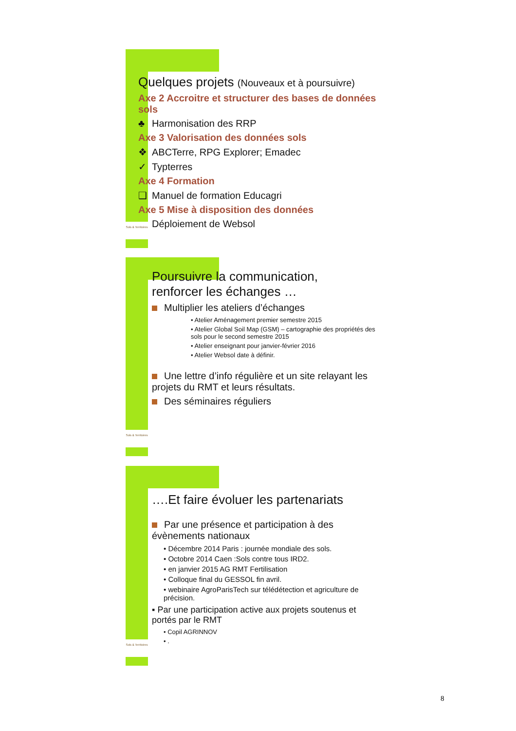Sols & Territoires
Quelques projets (Nouveaux et à poursuivre)
Axe 2 Accroitre et structurer des bases de données sols
♣ Harmonisation des RRP
Axe 3 Valorisation des données sols
❖ ABCTerre, RPG Explorer; Emadec
✓ Typterres
Axe 4 Formation
❑ Manuel de formation Educagri
Axe 5 Mise à disposition des données
Déploiement de Websol
Sols & Territoires
Poursuivre la communication,
renforcer les échanges …
Multiplier les ateliers d’échanges
• Atelier Aménagement premier semestre 2015
• Atelier Global Soil Map (GSM) – cartographie des propriétés des sols pour le second semestre 2015
• Atelier enseignant pour janvier-février 2016
• Atelier Websol date à définir.
Une lettre d’info régulière et un site relayant les projets du RMT et leurs résultats.
Des séminaires réguliers
Sols & Territoires
….Et faire évoluer les partenariats
Par une présence et participation à des évènements nationaux
• Décembre 2014 Paris : journée mondiale des sols.
• Octobre 2014 Caen :Sols contre tous IRD2.
• en janvier 2015 AG RMT Fertilisation
• Colloque final du GESSOL fin avril.
• webinaire AgroParisTech sur télédétection et agriculture de précision.
▪ Par une participation active aux projets soutenus et portés par le RMT
• Copil AGRINNOV
• .
8